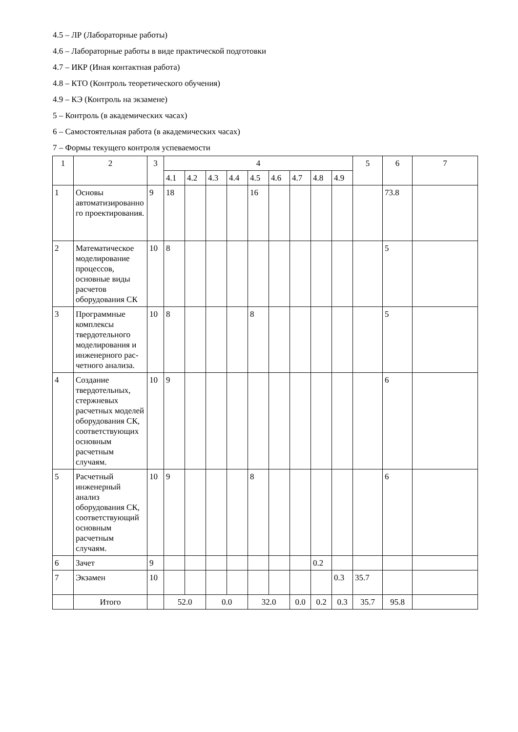4.5 – ЛР (Лабораторные работы)
4.6 – Лабораторные работы в виде практической подготовки
4.7 – ИКР (Иная контактная работа)
4.8 – КТО (Контроль теоретического обучения)
4.9 – КЭ (Контроль на экзамене)
5 – Контроль (в академических часах)
6 – Самостоятельная работа (в академических часах)
7 – Формы текущего контроля успеваемости
| 1 | 2 | 3 | 4 | | | | | | | | | 5 | 6 | 7 |
| | | | 4.1 | 4.2 | 4.3 | 4.4 | 4.5 | 4.6 | 4.7 | 4.8 | 4.9 | | | |
| 1 | Основы автоматизированного проектирования. | 9 | 18 | | | | 16 | | | | | | 73.8 | |
| 2 | Математическое моделирование процессов, основные виды расчетов оборудования СК | 10 | 8 | | | | | | | | | | 5 | |
| 3 | Программные комплексы твердотельного моделирования и инженерного рас-четного анализа. | 10 | 8 | | | | 8 | | | | | | 5 | |
| 4 | Создание твердотельных, стержневых расчетных моделей оборудования СК, соответствующих основным расчетным случаям. | 10 | 9 | | | | | | | | | | 6 | |
| 5 | Расчетный инженерный анализ оборудования СК, соответствующий основным расчетным случаям. | 10 | 9 | | | | 8 | | | | | | 6 | |
| 6 | Зачет | 9 | | | | | | | | 0.2 | | | | |
| 7 | Экзамен | 10 | | | | | | | | | 0.3 | 35.7 | | |
| | Итого | | 52.0 | | 0.0 | | 32.0 | | 0.0 | 0.2 | 0.3 | 35.7 | 95.8 | |